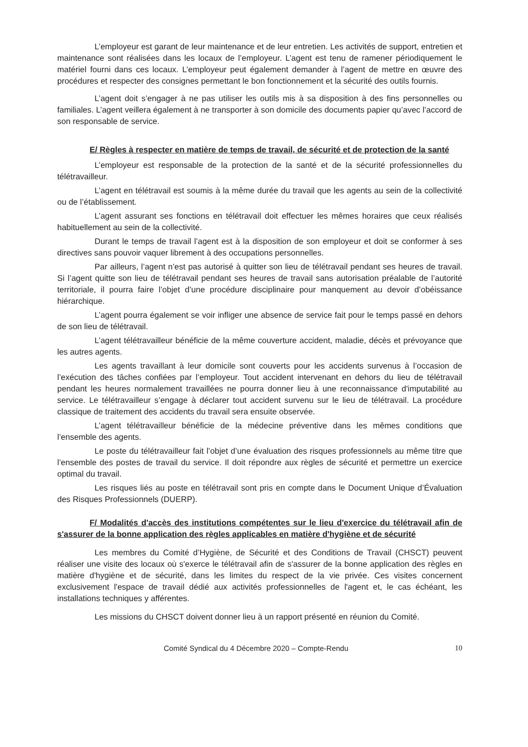L’employeur est garant de leur maintenance et de leur entretien. Les activités de support, entretien et maintenance sont réalisées dans les locaux de l’employeur. L’agent est tenu de ramener périodiquement le matériel fourni dans ces locaux. L’employeur peut également demander à l’agent de mettre en œuvre des procédures et respecter des consignes permettant le bon fonctionnement et la sécurité des outils fournis.
L’agent doit s’engager à ne pas utiliser les outils mis à sa disposition à des fins personnelles ou familiales. L’agent veillera également à ne transporter à son domicile des documents papier qu’avec l’accord de son responsable de service.
E/ Règles à respecter en matière de temps de travail, de sécurité et de protection de la santé
L’employeur est responsable de la protection de la santé et de la sécurité professionnelles du télétravailleur.
L’agent en télétravail est soumis à la même durée du travail que les agents au sein de la collectivité ou de l’établissement.
L’agent assurant ses fonctions en télétravail doit effectuer les mêmes horaires que ceux réalisés habituellement au sein de la collectivité.
Durant le temps de travail l’agent est à la disposition de son employeur et doit se conformer à ses directives sans pouvoir vaquer librement à des occupations personnelles.
Par ailleurs, l’agent n’est pas autorisé à quitter son lieu de télétravail pendant ses heures de travail. Si l’agent quitte son lieu de télétravail pendant ses heures de travail sans autorisation préalable de l’autorité territoriale, il pourra faire l’objet d’une procédure disciplinaire pour manquement au devoir d’obéissance hiérarchique.
L’agent pourra également se voir infliger une absence de service fait pour le temps passé en dehors de son lieu de télétravail.
L’agent télétravailleur bénéficie de la même couverture accident, maladie, décès et prévoyance que les autres agents.
Les agents travaillant à leur domicile sont couverts pour les accidents survenus à l’occasion de l’exécution des tâches confiées par l’employeur. Tout accident intervenant en dehors du lieu de télétravail pendant les heures normalement travaillées ne pourra donner lieu à une reconnaissance d'imputabilité au service. Le télétravailleur s’engage à déclarer tout accident survenu sur le lieu de télétravail. La procédure classique de traitement des accidents du travail sera ensuite observée.
L’agent télétravailleur bénéficie de la médecine préventive dans les mêmes conditions que l’ensemble des agents.
Le poste du télétravailleur fait l’objet d’une évaluation des risques professionnels au même titre que l’ensemble des postes de travail du service. Il doit répondre aux règles de sécurité et permettre un exercice optimal du travail.
Les risques liés au poste en télétravail sont pris en compte dans le Document Unique d’Évaluation des Risques Professionnels (DUERP).
F/ Modalités d'accès des institutions compétentes sur le lieu d'exercice du télétravail afin de s'assurer de la bonne application des règles applicables en matière d'hygiène et de sécurité
Les membres du Comité d’Hygiène, de Sécurité et des Conditions de Travail (CHSCT) peuvent réaliser une visite des locaux où s'exerce le télétravail afin de s'assurer de la bonne application des règles en matière d'hygiène et de sécurité, dans les limites du respect de la vie privée. Ces visites concernent exclusivement l'espace de travail dédié aux activités professionnelles de l'agent et, le cas échéant, les installations techniques y afférentes.
Les missions du CHSCT doivent donner lieu à un rapport présenté en réunion du Comité.
Comité Syndical du 4 Décembre 2020 – Compte-Rendu 10